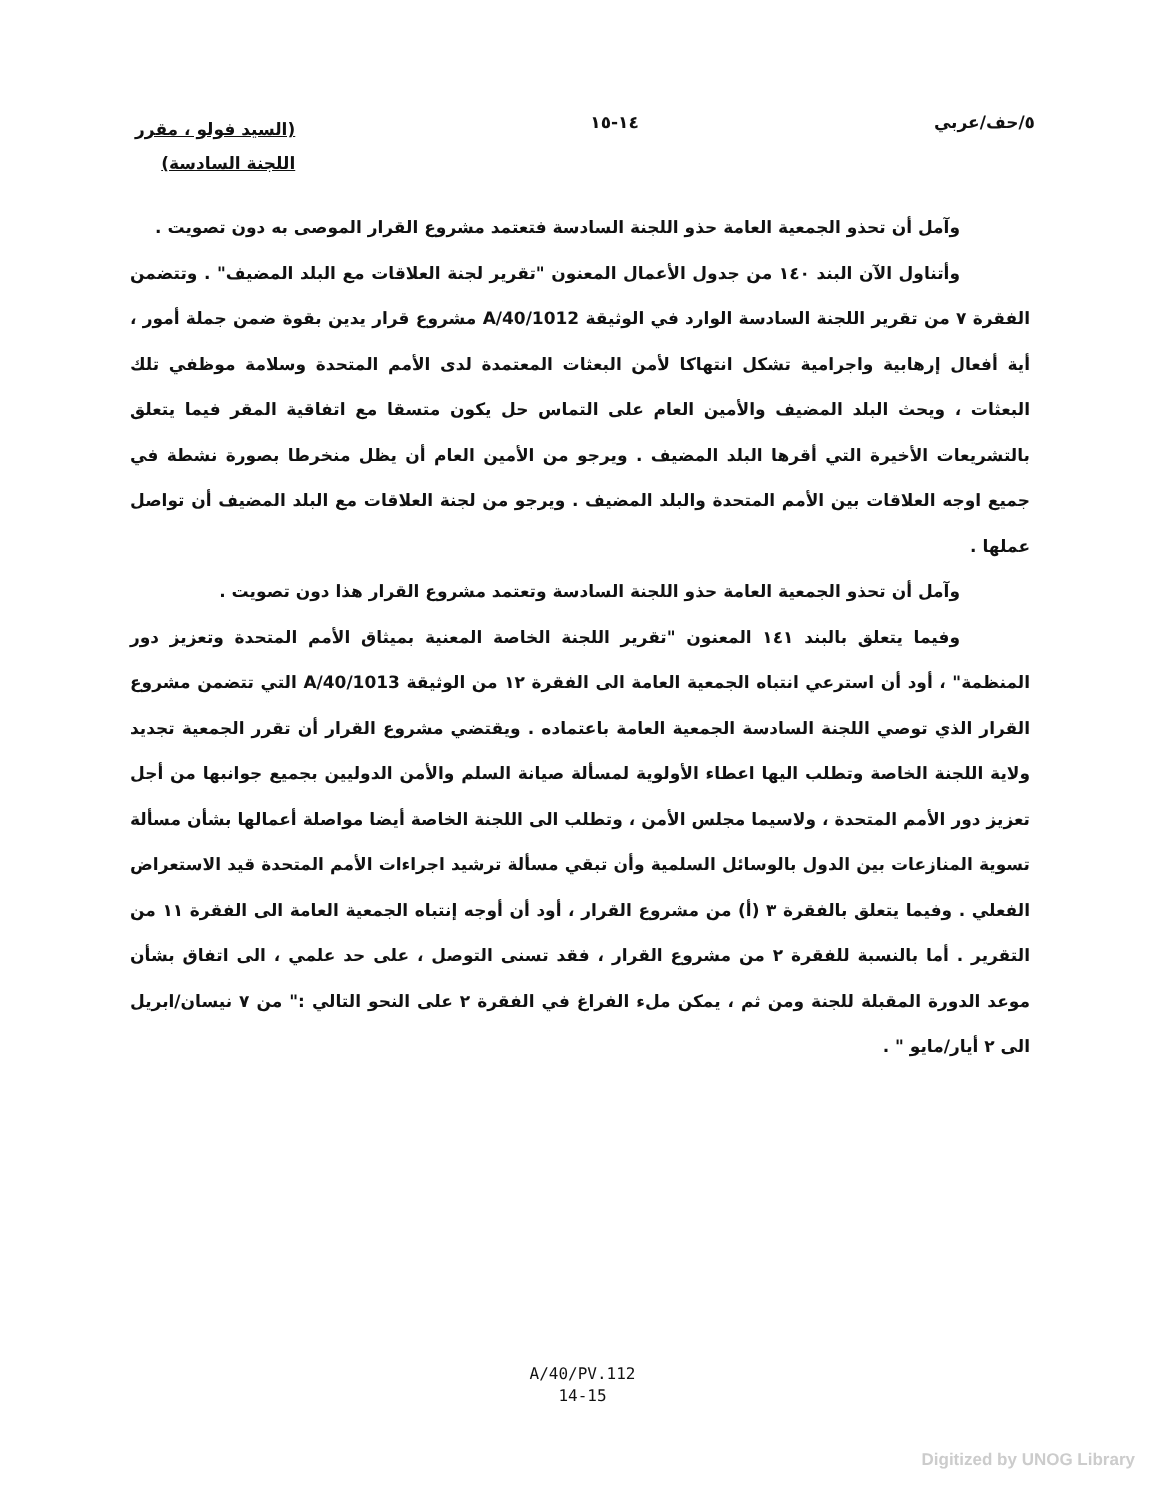٥/حف/عربي ١٤-١٥
(السيد فولو ، مقرر
اللجنة السادسة)
وآمل أن تحذو الجمعية العامة حذو اللجنة السادسة فتعتمد مشروع القرار الموصى به دون تصويت .
وأتناول الآن البند ١٤٠ من جدول الأعمال المعنون "تقرير لجنة العلاقات مع البلد المضيف" . وتتضمن الفقرة ٧ من تقرير اللجنة السادسة الوارد في الوثيقة A/40/1012 مشروع قرار يدين بقوة ضمن جملة أمور ، أية أفعال إرهابية واجرامية تشكل انتهاكا لأمن البعثات المعتمدة لدى الأمم المتحدة وسلامة موظفي تلك البعثات ، ويحث البلد المضيف والأمين العام على التماس حل يكون متسقا مع اتفاقية المقر فيما يتعلق بالتشريعات الأخيرة التي أقرها البلد المضيف . ويرجو من الأمين العام أن يظل منخرطا بصورة نشطة في جميع اوجه العلاقات بين الأمم المتحدة والبلد المضيف . ويرجو من لجنة العلاقات مع البلد المضيف أن تواصل عملها .
وآمل أن تحذو الجمعية العامة حذو اللجنة السادسة وتعتمد مشروع القرار هذا دون تصويت .
وفيما يتعلق بالبند ١٤١ المعنون "تقرير اللجنة الخاصة المعنية بميثاق الأمم المتحدة وتعزيز دور المنظمة" ، أود أن استرعي انتباه الجمعية العامة الى الفقرة ١٢ من الوثيقة A/40/1013 التي تتضمن مشروع القرار الذي توصي اللجنة السادسة الجمعية العامة باعتماده . ويقتضي مشروع القرار أن تقرر الجمعية تجديد ولاية اللجنة الخاصة وتطلب اليها اعطاء الأولوية لمسألة صيانة السلم والأمن الدوليين بجميع جوانبها من أجل تعزيز دور الأمم المتحدة ، ولاسيما مجلس الأمن ، وتطلب الى اللجنة الخاصة أيضا مواصلة أعمالها بشأن مسألة تسوية المنازعات بين الدول بالوسائل السلمية وأن تبقي مسألة ترشيد اجراءات الأمم المتحدة قيد الاستعراض الفعلي . وفيما يتعلق بالفقرة ٣ (أ) من مشروع القرار ، أود أن أوجه إنتباه الجمعية العامة الى الفقرة ١١ من التقرير . أما بالنسبة للفقرة ٢ من مشروع القرار ، فقد تسنى التوصل ، على حد علمي ، الى اتفاق بشأن موعد الدورة المقبلة للجنة ومن ثم ، يمكن ملء الفراغ في الفقرة ٢ على النحو التالي :" من ٧ نيسان/ابريل الى ٢ أيار/مايو " .
A/40/PV.112
14-15
Digitized by UNOG Library